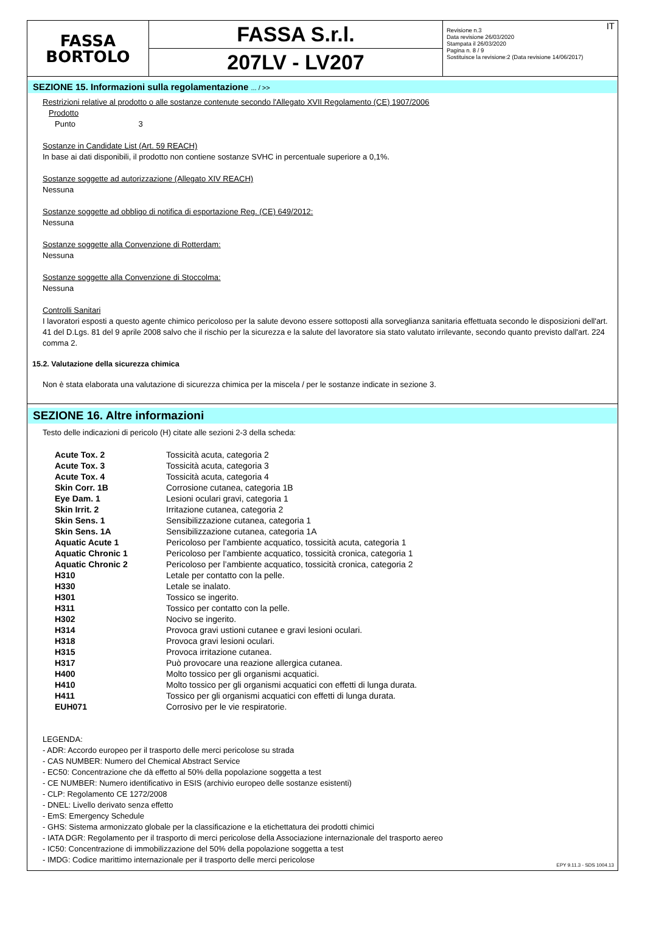FASSA
BORTOLO
FASSA S.r.l.
207LV - LV207
Revisione n.3
Data revisione 26/03/2020
Stampata il 26/03/2020
Pagina n. 8 / 9
Sostituisce la revisione:2 (Data revisione 14/06/2017)
IT
SEZIONE 15. Informazioni sulla regolamentazione ... / >>
Restrizioni relative al prodotto o alle sostanze contenute secondo l'Allegato XVII Regolamento (CE) 1907/2006
Prodotto
Punto 3
Sostanze in Candidate List (Art. 59 REACH)
In base ai dati disponibili, il prodotto non contiene sostanze SVHC in percentuale superiore a 0,1%.
Sostanze soggette ad autorizzazione (Allegato XIV REACH)
Nessuna
Sostanze soggette ad obbligo di notifica di esportazione Reg. (CE) 649/2012:
Nessuna
Sostanze soggette alla Convenzione di Rotterdam:
Nessuna
Sostanze soggette alla Convenzione di Stoccolma:
Nessuna
Controlli Sanitari
I lavoratori esposti a questo agente chimico pericoloso per la salute devono essere sottoposti alla sorveglianza sanitaria effettuata secondo le disposizioni dell'art. 41 del D.Lgs. 81 del 9 aprile 2008 salvo che il rischio per la sicurezza e la salute del lavoratore sia stato valutato irrilevante, secondo quanto previsto dall'art. 224 comma 2.
15.2. Valutazione della sicurezza chimica
Non è stata elaborata una valutazione di sicurezza chimica per la miscela / per le sostanze indicate in sezione 3.
SEZIONE 16. Altre informazioni
Testo delle indicazioni di pericolo (H) citate alle sezioni 2-3 della scheda:
| Acute Tox. 2 | Tossicità acuta, categoria 2 |
| Acute Tox. 3 | Tossicità acuta, categoria 3 |
| Acute Tox. 4 | Tossicità acuta, categoria 4 |
| Skin Corr. 1B | Corrosione cutanea, categoria 1B |
| Eye Dam. 1 | Lesioni oculari gravi, categoria 1 |
| Skin Irrit. 2 | Irritazione cutanea, categoria 2 |
| Skin Sens. 1 | Sensibilizzazione cutanea, categoria 1 |
| Skin Sens. 1A | Sensibilizzazione cutanea, categoria 1A |
| Aquatic Acute 1 | Pericoloso per l’ambiente acquatico, tossicità acuta, categoria 1 |
| Aquatic Chronic 1 | Pericoloso per l’ambiente acquatico, tossicità cronica, categoria 1 |
| Aquatic Chronic 2 | Pericoloso per l’ambiente acquatico, tossicità cronica, categoria 2 |
| H310 | Letale per contatto con la pelle. |
| H330 | Letale se inalato. |
| H301 | Tossico se ingerito. |
| H311 | Tossico per contatto con la pelle. |
| H302 | Nocivo se ingerito. |
| H314 | Provoca gravi ustioni cutanee e gravi lesioni oculari. |
| H318 | Provoca gravi lesioni oculari. |
| H315 | Provoca irritazione cutanea. |
| H317 | Può provocare una reazione allergica cutanea. |
| H400 | Molto tossico per gli organismi acquatici. |
| H410 | Molto tossico per gli organismi acquatici con effetti di lunga durata. |
| H411 | Tossico per gli organismi acquatici con effetti di lunga durata. |
| EUH071 | Corrosivo per le vie respiratorie. |
LEGENDA:
- ADR: Accordo europeo per il trasporto delle merci pericolose su strada
- CAS NUMBER: Numero del Chemical Abstract Service
- EC50: Concentrazione che dà effetto al 50% della popolazione soggetta a test
- CE NUMBER: Numero identificativo in ESIS (archivio europeo delle sostanze esistenti)
- CLP: Regolamento CE 1272/2008
- DNEL: Livello derivato senza effetto
- EmS: Emergency Schedule
- GHS: Sistema armonizzato globale per la classificazione e la etichettatura dei prodotti chimici
- IATA DGR: Regolamento per il trasporto di merci pericolose della Associazione internazionale del trasporto aereo
- IC50: Concentrazione di immobilizzazione del 50% della popolazione soggetta a test
- IMDG: Codice marittimo internazionale per il trasporto delle merci pericolose
EPY 9.11.3 - SDS 1004.13